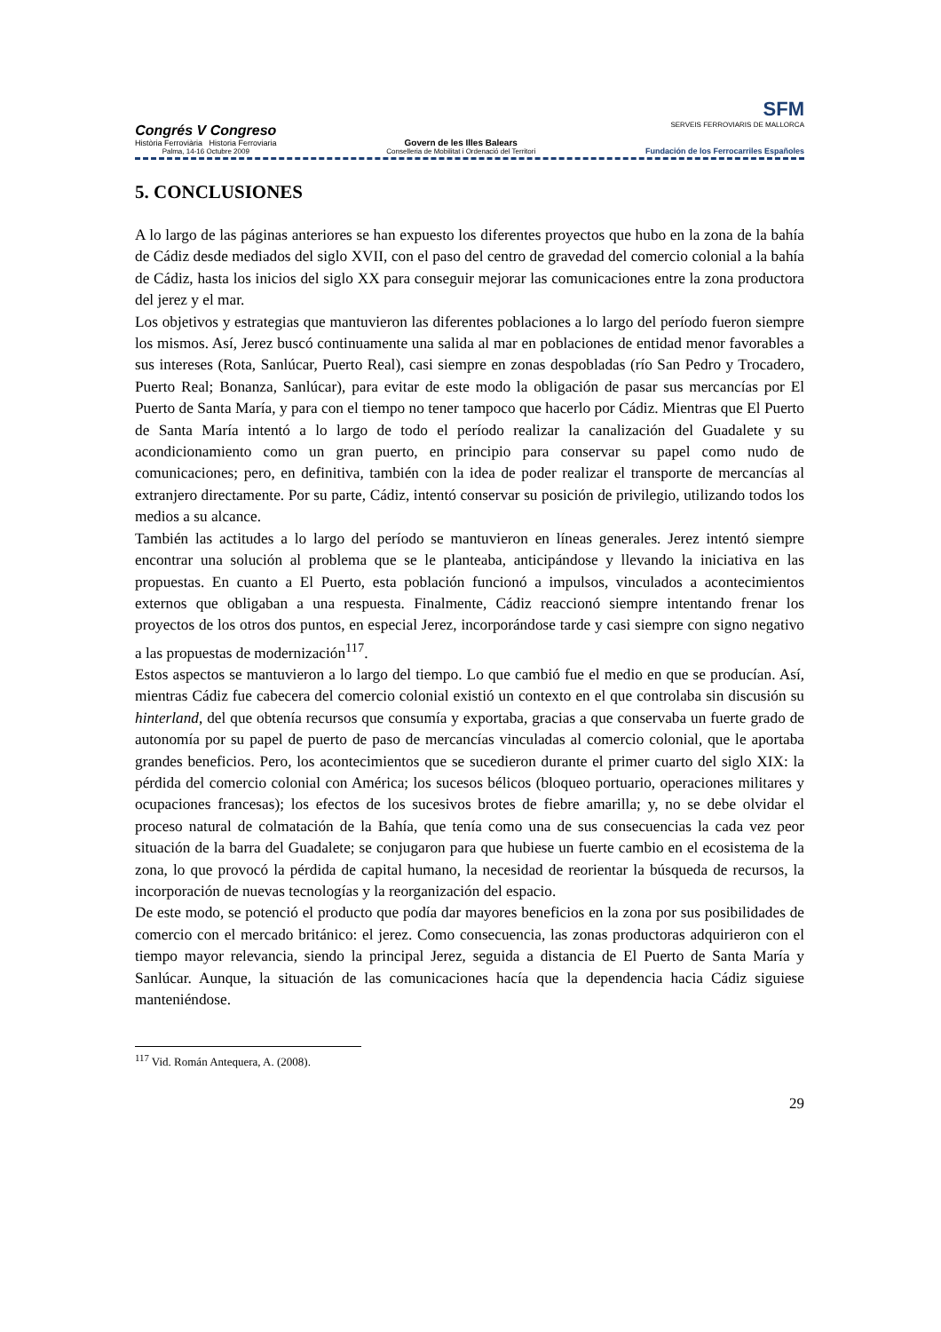Congrés V Congreso
Història Ferroviària Historia Ferroviaria
Palma, 14-16 Octubre 2009
Govern de les Illes Balears
Conselleria de Mobilitat i Ordenació del Territori
SFM
SERVEIS FERROVIARIS DE MALLORCA
Fundación de los Ferrocarriles Españoles
5. CONCLUSIONES
A lo largo de las páginas anteriores se han expuesto los diferentes proyectos que hubo en la zona de la bahía de Cádiz desde mediados del siglo XVII, con el paso del centro de gravedad del comercio colonial a la bahía de Cádiz, hasta los inicios del siglo XX para conseguir mejorar las comunicaciones entre la zona productora del jerez y el mar.
Los objetivos y estrategias que mantuvieron las diferentes poblaciones a lo largo del período fueron siempre los mismos. Así, Jerez buscó continuamente una salida al mar en poblaciones de entidad menor favorables a sus intereses (Rota, Sanlúcar, Puerto Real), casi siempre en zonas despobladas (río San Pedro y Trocadero, Puerto Real; Bonanza, Sanlúcar), para evitar de este modo la obligación de pasar sus mercancías por El Puerto de Santa María, y para con el tiempo no tener tampoco que hacerlo por Cádiz. Mientras que El Puerto de Santa María intentó a lo largo de todo el período realizar la canalización del Guadalete y su acondicionamiento como un gran puerto, en principio para conservar su papel como nudo de comunicaciones; pero, en definitiva, también con la idea de poder realizar el transporte de mercancías al extranjero directamente. Por su parte, Cádiz, intentó conservar su posición de privilegio, utilizando todos los medios a su alcance.
También las actitudes a lo largo del período se mantuvieron en líneas generales. Jerez intentó siempre encontrar una solución al problema que se le planteaba, anticipándose y llevando la iniciativa en las propuestas. En cuanto a El Puerto, esta población funcionó a impulsos, vinculados a acontecimientos externos que obligaban a una respuesta. Finalmente, Cádiz reaccionó siempre intentando frenar los proyectos de los otros dos puntos, en especial Jerez, incorporándose tarde y casi siempre con signo negativo a las propuestas de modernización<sup>117</sup>.
Estos aspectos se mantuvieron a lo largo del tiempo. Lo que cambió fue el medio en que se producían. Así, mientras Cádiz fue cabecera del comercio colonial existió un contexto en el que controlaba sin discusión su hinterland, del que obtenía recursos que consumía y exportaba, gracias a que conservaba un fuerte grado de autonomía por su papel de puerto de paso de mercancías vinculadas al comercio colonial, que le aportaba grandes beneficios. Pero, los acontecimientos que se sucedieron durante el primer cuarto del siglo XIX: la pérdida del comercio colonial con América; los sucesos bélicos (bloqueo portuario, operaciones militares y ocupaciones francesas); los efectos de los sucesivos brotes de fiebre amarilla; y, no se debe olvidar el proceso natural de colmatación de la Bahía, que tenía como una de sus consecuencias la cada vez peor situación de la barra del Guadalete; se conjugaron para que hubiese un fuerte cambio en el ecosistema de la zona, lo que provocó la pérdida de capital humano, la necesidad de reorientar la búsqueda de recursos, la incorporación de nuevas tecnologías y la reorganización del espacio.
De este modo, se potenció el producto que podía dar mayores beneficios en la zona por sus posibilidades de comercio con el mercado británico: el jerez. Como consecuencia, las zonas productoras adquirieron con el tiempo mayor relevancia, siendo la principal Jerez, seguida a distancia de El Puerto de Santa María y Sanlúcar. Aunque, la situación de las comunicaciones hacía que la dependencia hacia Cádiz siguiese manteniéndose.
<sup>117</sup> Vid. Román Antequera, A. (2008).
29